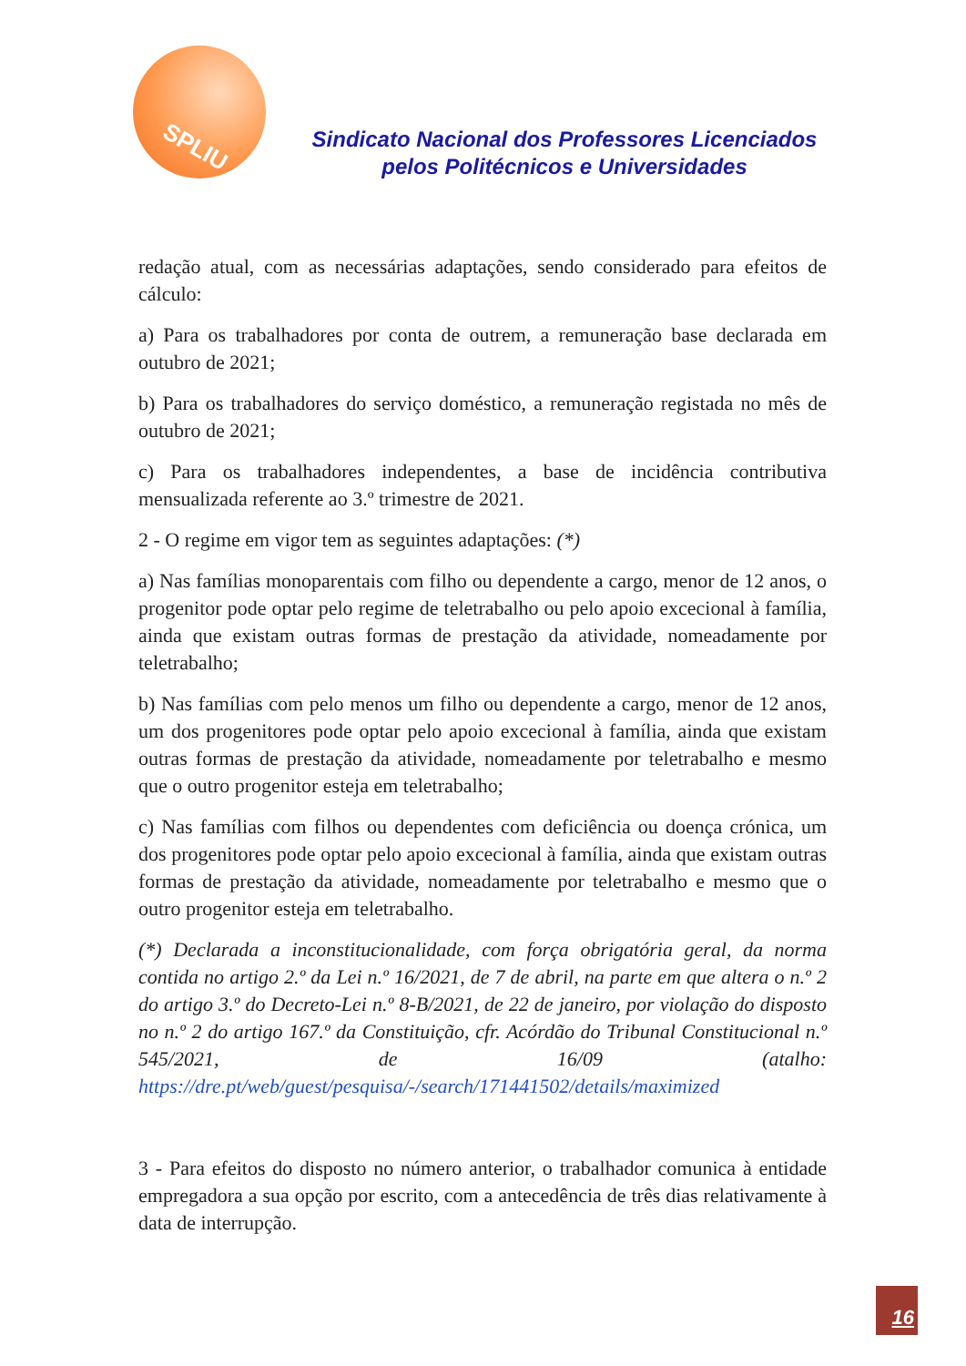SPLIU
Sindicato Nacional dos Professores Licenciados pelos Politécnicos e Universidades
redação atual, com as necessárias adaptações, sendo considerado para efeitos de cálculo:
a) Para os trabalhadores por conta de outrem, a remuneração base declarada em outubro de 2021;
b) Para os trabalhadores do serviço doméstico, a remuneração registada no mês de outubro de 2021;
c) Para os trabalhadores independentes, a base de incidência contributiva mensualizada referente ao 3.º trimestre de 2021.
2 - O regime em vigor tem as seguintes adaptações: (*)
a) Nas famílias monoparentais com filho ou dependente a cargo, menor de 12 anos, o progenitor pode optar pelo regime de teletrabalho ou pelo apoio excecional à família, ainda que existam outras formas de prestação da atividade, nomeadamente por teletrabalho;
b) Nas famílias com pelo menos um filho ou dependente a cargo, menor de 12 anos, um dos progenitores pode optar pelo apoio excecional à família, ainda que existam outras formas de prestação da atividade, nomeadamente por teletrabalho e mesmo que o outro progenitor esteja em teletrabalho;
c) Nas famílias com filhos ou dependentes com deficiência ou doença crónica, um dos progenitores pode optar pelo apoio excecional à família, ainda que existam outras formas de prestação da atividade, nomeadamente por teletrabalho e mesmo que o outro progenitor esteja em teletrabalho.
(*) Declarada a inconstitucionalidade, com força obrigatória geral, da norma contida no artigo 2.º da Lei n.º 16/2021, de 7 de abril, na parte em que altera o n.º 2 do artigo 3.º do Decreto-Lei n.º 8-B/2021, de 22 de janeiro, por violação do disposto no n.º 2 do artigo 167.º da Constituição, cfr. Acórdão do Tribunal Constitucional n.º 545/2021, de 16/09 (atalho: https://dre.pt/web/guest/pesquisa/-/search/171441502/details/maximized
3 - Para efeitos do disposto no número anterior, o trabalhador comunica à entidade empregadora a sua opção por escrito, com a antecedência de três dias relativamente à data de interrupção.
16